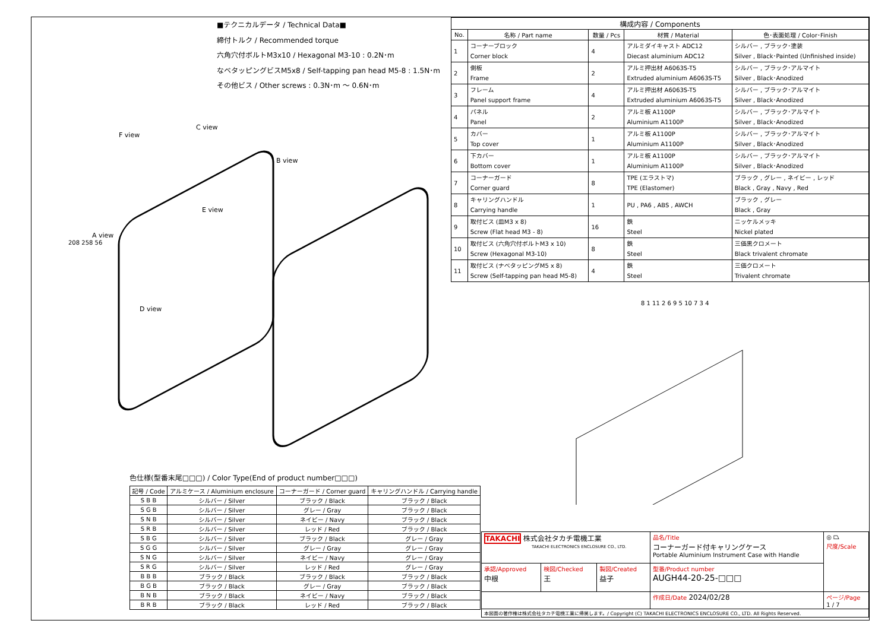■テクニカルデータ / Technical Data■
締付トルク / Recommended torque
六角穴付ボルトM3x10 / Hexagonal M3-10 : 0.2N･m
なベタッピングビスM5x8 / Self-tapping pan head M5-8 : 1.5N･m
その他ビス / Other screws : 0.3N･m ～ 0.6N･m
C view
F view
B view
E view
A view
208 258 56
D view
| 構成内容 / Components | | | | |
| --- | --- | --- | --- | --- |
| No. | 名称 / Part name | 数量 / Pcs | 材質 / Material | 色･表面処理 / Color･Finish |
| 1 | コーナーブロック Corner block | 4 | アルミダイキャスト ADC12 Diecast aluminium ADC12 | シルバー , ブラック･塗装 Silver , Black･Painted (Unfinished inside) |
| 2 | 側板 Frame | 2 | アルミ押出材 A6063S-T5 Extruded aluminium A6063S-T5 | シルバー , ブラック･アルマイト Silver , Black･Anodized |
| 3 | フレーム Panel support frame | 4 | アルミ押出材 A6063S-T5 Extruded aluminium A6063S-T5 | シルバー , ブラック･アルマイト Silver , Black･Anodized |
| 4 | パネル Panel | 2 | アルミ板 A1100P Aluminium A1100P | シルバー , ブラック･アルマイト Silver , Black･Anodized |
| 5 | カバー Top cover | 1 | アルミ板 A1100P Aluminium A1100P | シルバー , ブラック･アルマイト Silver , Black･Anodized |
| 6 | 下カバー Bottom cover | 1 | アルミ板 A1100P Aluminium A1100P | シルバー , ブラック･アルマイト Silver , Black･Anodized |
| 7 | コーナーガード Corner guard | 8 | TPE (エラストマ) TPE (Elastomer) | ブラック , グレー , ネイビー , レッド Black , Gray , Navy , Red |
| 8 | キャリングハンドル Carrying handle | 1 | PU , PA6 , ABS , AWCH | ブラック , グレー Black , Gray |
| 9 | 取付ビス (皿M3 x 8) Screw (Flat head M3 - 8) | 16 | 鉄 Steel | ニッケルメッキ Nickel plated |
| 10 | 取付ビス (六角穴付ボルトM3 x 10) Screw (Hexagonal M3-10) | 8 | 鉄 Steel | 三価黒クロメート Black trivalent chromate |
| 11 | 取付ビス (ナベタッピングM5 x 8) Screw (Self-tapping pan head M5-8) | 4 | 鉄 Steel | 三価クロメート Trivalent chromate |
8 1 11 2 6 9 5 10 7 3 4
色仕様(型番末尾□□□) / Color Type(End of product number□□□)
| 記号 / Code | アルミケース / Aluminium enclosure | コーナーガード / Corner guard | キャリングハンドル / Carrying handle |
| --- | --- | --- | --- |
| S B B | シルバー / Silver | ブラック / Black | ブラック / Black |
| S G B | シルバー / Silver | グレー / Gray | ブラック / Black |
| S N B | シルバー / Silver | ネイビー / Navy | ブラック / Black |
| S R B | シルバー / Silver | レッド / Red | ブラック / Black |
| S B G | シルバー / Silver | ブラック / Black | グレー / Gray |
| S G G | シルバー / Silver | グレー / Gray | グレー / Gray |
| S N G | シルバー / Silver | ネイビー / Navy | グレー / Gray |
| S R G | シルバー / Silver | レッド / Red | グレー / Gray |
| B B B | ブラック / Black | ブラック / Black | ブラック / Black |
| B G B | ブラック / Black | グレー / Gray | ブラック / Black |
| B N B | ブラック / Black | ネイビー / Navy | ブラック / Black |
| B R B | ブラック / Black | レッド / Red | ブラック / Black |
| TAKACHI 株式会社タカチ電機工業 TAKACHI ELECTRONICS ENCLOSURE CO., LTD. | | | 品名/Title コーナーガード付キャリングケース Portable Aluminium Instrument Case with Handle | ◎ ⏢ 尺度/Scale |
| 承認/Approved 中根 | 検図/Checked 王 | 製図/Created 益子 | 型番/Product number AUGH44-20-25-□□□ | |
| | | | 作成日/Date 2024/02/28 | ページ/Page 1 / 7 |
| 本図面の著作権は株式会社タカチ電機工業に帰属します。/ Copyright (C) TAKACHI ELECTRONICS ENCLOSURE CO., LTD. All Rights Reserved. | | | | |